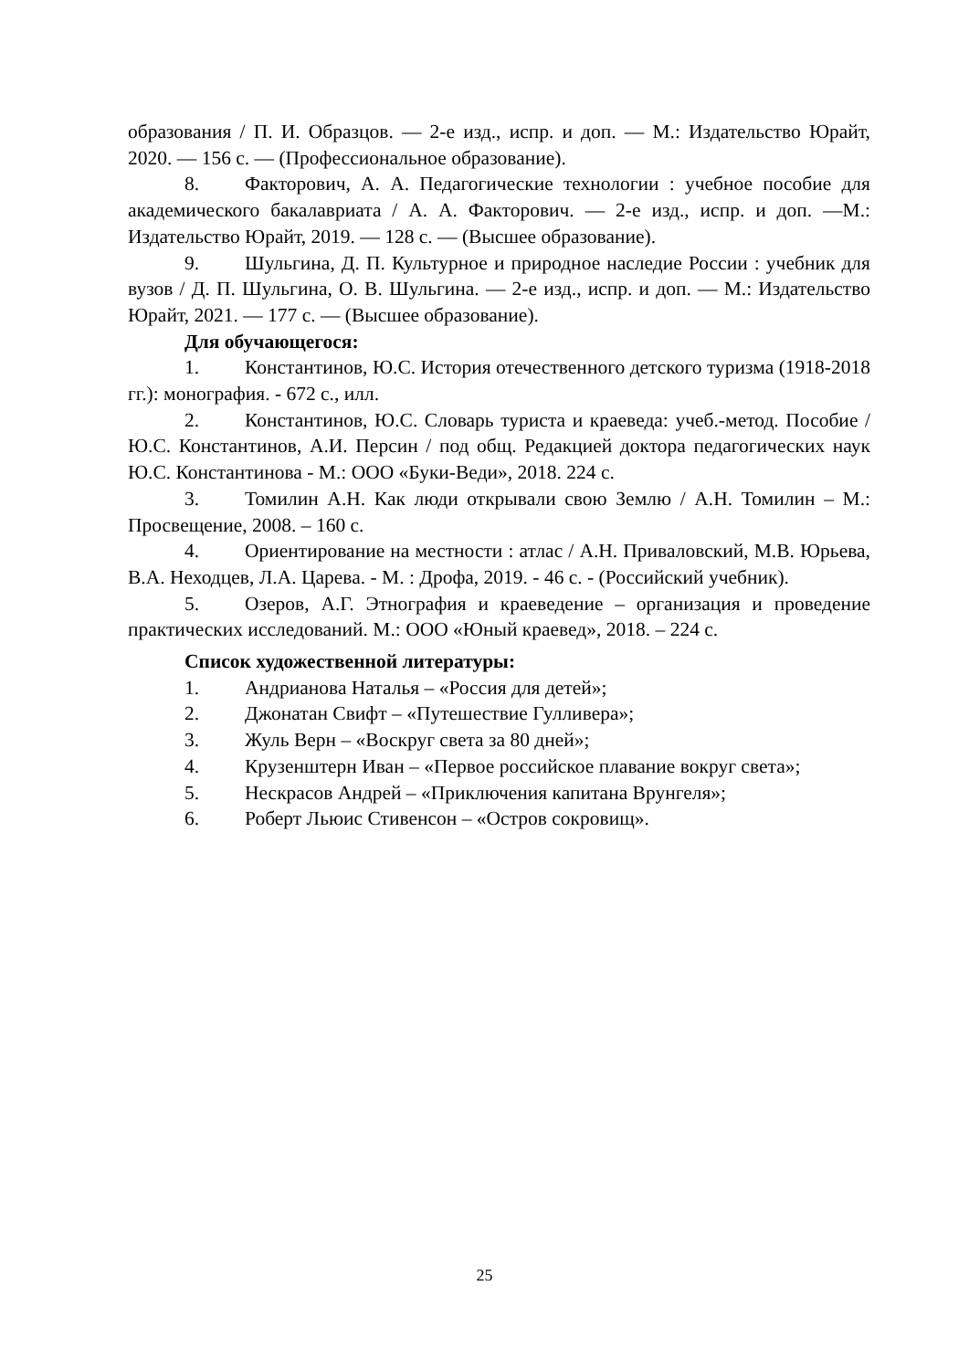образования / П. И. Образцов. — 2-е изд., испр. и доп. — М.: Издательство Юрайт, 2020. — 156 с. — (Профессиональное образование).
8. Факторович, А. А. Педагогические технологии : учебное пособие для академического бакалавриата / А. А. Факторович. — 2-е изд., испр. и доп. —М.: Издательство Юрайт, 2019. — 128 с. — (Высшее образование).
9. Шульгина, Д. П. Культурное и природное наследие России : учебник для вузов / Д. П. Шульгина, О. В. Шульгина. — 2-е изд., испр. и доп. — М.: Издательство Юрайт, 2021. — 177 с. — (Высшее образование).
Для обучающегося:
1. Константинов, Ю.С. История отечественного детского туризма (1918-2018 гг.): монография. - 672 с., илл.
2. Константинов, Ю.С. Словарь туриста и краеведа: учеб.-метод. Пособие / Ю.С. Константинов, А.И. Персин / под общ. Редакцией доктора педагогических наук Ю.С. Константинова - М.: ООО «Буки-Веди», 2018. 224 с.
3. Томилин А.Н. Как люди открывали свою Землю / А.Н. Томилин – М.: Просвещение, 2008. – 160 с.
4. Ориентирование на местности : атлас / А.Н. Приваловский, М.В. Юрьева, В.А. Неходцев, Л.А. Царева. - М. : Дрофа, 2019. - 46 с. - (Российский учебник).
5. Озеров, А.Г. Этнография и краеведение – организация и проведение практических исследований. М.: ООО «Юный краевед», 2018. – 224 с.
Список художественной литературы:
1. Андрианова Наталья – «Россия для детей»;
2. Джонатан Свифт – «Путешествие Гулливера»;
3. Жуль Верн – «Воскруг света за 80 дней»;
4. Крузенштерн Иван – «Первое российское плавание вокруг света»;
5. Нескрасов Андрей – «Приключения капитана Врунгеля»;
6. Роберт Льюис Стивенсон – «Остров сокровищ».
25